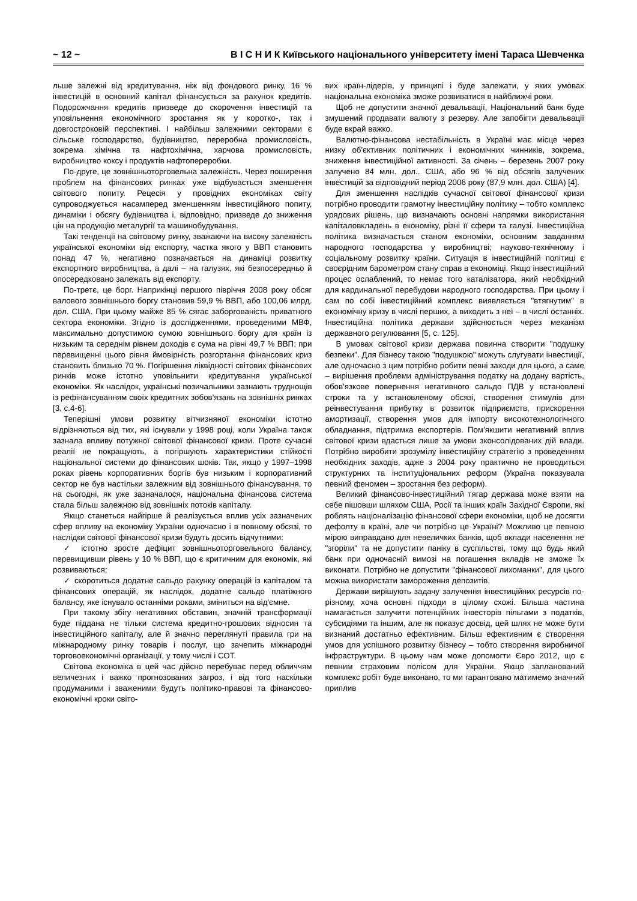~ 12 ~ В І С Н И К Київського національного університету імені Тараса Шевченка
льше залежні від кредитування, ніж від фондового ринку, 16 % інвестицій в основний капітал фінансується за рахунок кредитів. Подорожчання кредитів призведе до скорочення інвестицій та уповільнення економічного зростання як у коротко-, так і довгостроковій перспективі. І найбільш залежними секторами є сільське господарство, будівництво, переробна промисловість, зокрема хімічна та нафтохімічна, харчова промисловість, виробництво коксу і продуктів нафтопереробки.
По-друге, це зовнішньоторговельна залежність. Через поширення проблем на фінансових ринках уже відбувається зменшення світового попиту. Рецесія у провідних економіках світу супроводжується насамперед зменшенням інвестиційного попиту, динаміки і обсягу будівництва і, відповідно, призведе до зниження цін на продукцію металургії та машинобудування.
Такі тенденції на світовому ринку, зважаючи на високу залежність української економіки від експорту, частка якого у ВВП становить понад 47 %, негативно позначається на динаміці розвитку експортного виробництва, а далі – на галузях, які безпосередньо й опосередковано залежать від експорту.
По-третє, це борг. Наприкінці першого півріччя 2008 року обсяг валового зовнішнього боргу становив 59,9 % ВВП, або 100,06 млрд. дол. США. При цьому майже 85 % сягає заборгованість приватного сектора економіки. Згідно із дослідженнями, проведеними МВФ, максимально допустимою сумою зовнішнього боргу для країн із низьким та середнім рівнем доходів є сума на рівні 49,7 % ВВП; при перевищенні цього рівня ймовірність розгортання фінансових криз становить близько 70 %. Погіршення ліквідності світових фінансових ринків може істотно уповільнити кредитування української економіки. Як наслідок, українські позичальники зазнають труднощів із рефінансуванням своїх кредитних зобов'язань на зовнішніх ринках [3, с.4-6].
Теперішні умови розвитку вітчизняної економіки істотно відрізняються від тих, які існували у 1998 році, коли Україна також зазнала впливу потужної світової фінансової кризи. Проте сучасні реалії не покращують, а погіршують характеристики стійкості національної системи до фінансових шоків. Так, якщо у 1997–1998 роках рівень корпоративних боргів був низьким і корпоративний сектор не був настільки залежним від зовнішнього фінансування, то на сьогодні, як уже зазначалося, національна фінансова система стала більш залежною від зовнішніх потоків капіталу.
Якщо станеться найгірше й реалізується вплив усіх зазначених сфер впливу на економіку України одночасно і в повному обсязі, то наслідки світової фінансової кризи будуть досить відчутними:
✓ істотно зросте дефіцит зовнішньоторговельного балансу, перевищивши рівень у 10 % ВВП, що є критичним для економік, які розвиваються;
✓ скоротиться додатне сальдо рахунку операцій із капіталом та фінансових операцій, як наслідок, додатне сальдо платіжного балансу, яке існувало останніми роками, зміниться на від'ємне.
При такому збігу негативних обставин, значній трансформації буде піддана не тільки система кредитно-грошових відносин та інвестиційного капіталу, але й значно переглянуті правила гри на міжнародному ринку товарів і послуг, що зачепить міжнародні торговоекономічні організації, у тому числі і СОТ.
Світова економіка в цей час дійсно перебуває перед обличчям величезних і важко прогнозованих загроз, і від того наскільки продуманими і зваженими будуть політико-правові та фінансово-економічні кроки світо-
вих країн-лідерів, у принципі і буде залежати, у яких умовах національна економіка зможе розвиватися в найближчі роки.
Щоб не допустити значної девальвації, Національний банк буде змушений продавати валюту з резерву. Але запобігти девальвації буде вкрай важко.
Валютно-фінансова нестабільність в Україні має місце через низку об'єктивних політичних і економічних чинників, зокрема, зниження інвестиційної активності. За січень – березень 2007 року залучено 84 млн. дол.. США, або 96 % від обсягів залучених інвестицій за відповідний період 2006 року (87,9 млн. дол. США) [4].
Для зменшення наслідків сучасної світової фінансової кризи потрібно проводити грамотну інвестиційну політику – тобто комплекс урядових рішень, що визначають основні напрямки використання капіталовкладень в економіку, різні її сфери та галузі. Інвестиційна політика визначається станом економіки, основним завданням народного господарства у виробництві; науково-технічному і соціальному розвитку країни. Ситуація в інвестиційній політиці є своєрідним барометром стану справ в економіці. Якщо інвестиційний процес ослаблений, то немає того каталізатора, який необхідний для кардинальної перебудови народного господарства. При цьому і сам по собі інвестиційний комплекс виявляється "втягнутим" в економічну кризу в числі перших, а виходить з неї – в числі останніх. Інвестиційна політика держави здійснюється через механізм державного регулювання [5, с. 125].
В умовах світової кризи держава повинна створити "подушку безпеки". Для бізнесу такою "подушкою" можуть слугувати інвестиції, але одночасно з цим потрібно робити певні заходи для цього, а саме – вирішення проблеми адміністрування податку на додану вартість, обов'язкове повернення негативного сальдо ПДВ у встановлені строки та у встановленому обсязі, створення стимулів для реінвестування прибутку в розвиток підприємств, прискорення амортизації, створення умов для імпорту високотехнологічного обладнання, підтримка експортерів. Пом'якшити негативний вплив світової кризи вдасться лише за умови зконсолідованих дій влади. Потрібно виробити зрозумілу інвестиційну стратегію з проведенням необхідних заходів, адже з 2004 року практично не проводиться структурних та інституціональних реформ (Україна показувала певний феномен – зростання без реформ).
Великий фінансово-інвестиційний тягар держава може взяти на себе пішовши шляхом США, Росії та інших країн Західної Європи, які роблять націоналізацію фінансової сфери економіки, щоб не досягти дефолту в країні, але чи потрібно це Україні? Можливо це певною мірою виправдано для невеличких банків, щоб вклади населення не "згоріли" та не допустити паніку в суспільстві, тому що будь який банк при одночасній вимозі на погашення вкладів не зможе їх виконати. Потрібно не допустити "фінансової лихоманки", для цього можна використати замороження депозитів.
Держави вирішують задачу залучення інвестиційних ресурсів по-різному, хоча основні підходи в цілому схожі. Більша частина намагається залучити потенційних інвесторів пільгами з податків, субсидіями та іншим, але як показує досвід, цей шлях не може бути визнаний достатньо ефективним. Більш ефективним є створення умов для успішного розвитку бізнесу – тобто створення виробничої інфраструктури. В цьому нам може допомогти Євро 2012, що є певним страховим полісом для України. Якщо запланований комплекс робіт буде виконано, то ми гарантовано матимемо значний приплив